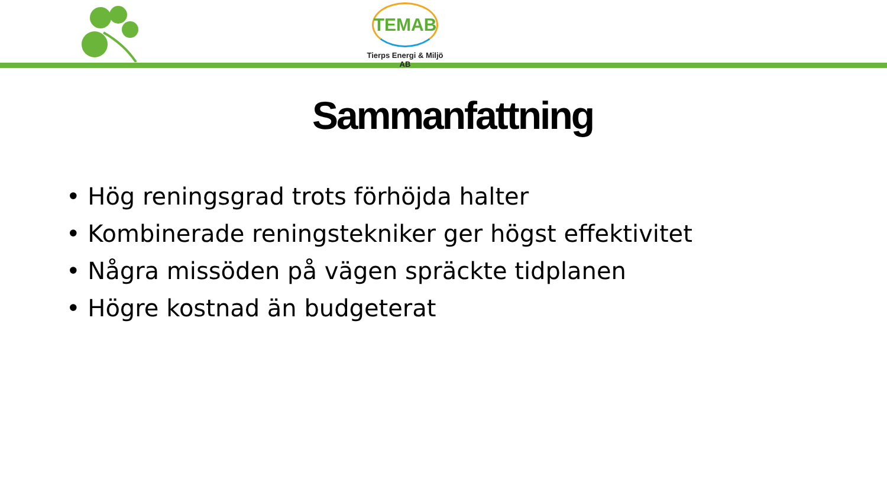TEMAB
Tierps Energi & Miljö AB
Sammanfattning
• Hög reningsgrad trots förhöjda halter
• Kombinerade reningstekniker ger högst effektivitet
• Några missöden på vägen spräckte tidplanen
• Högre kostnad än budgeterat